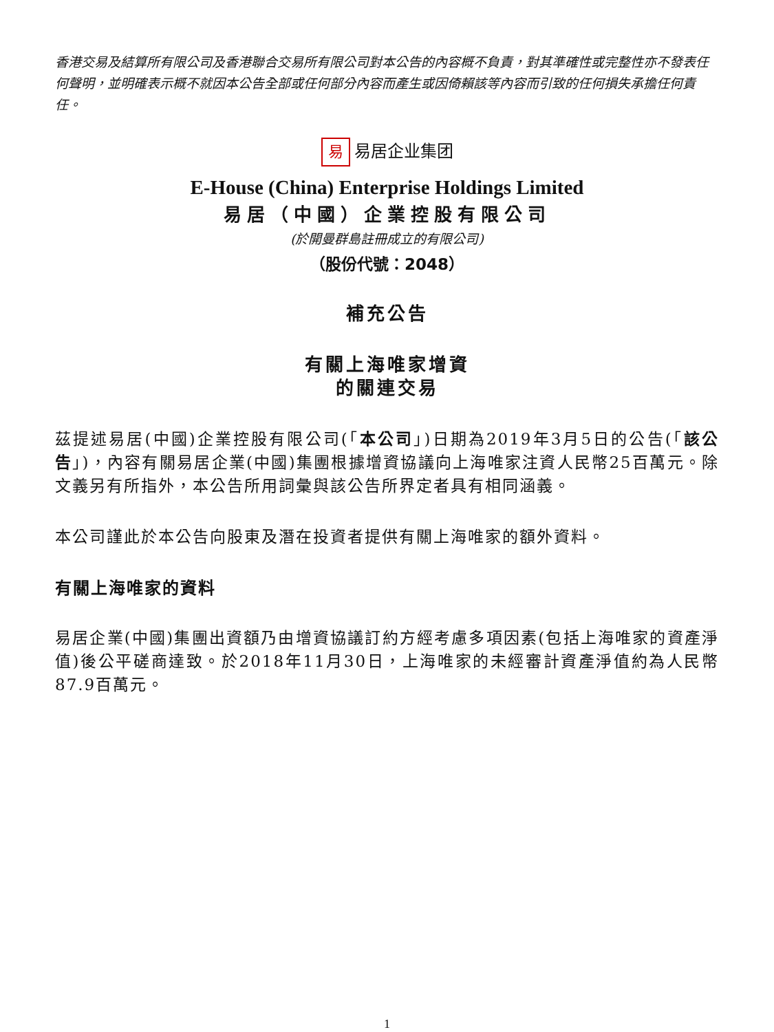香港交易及結算所有限公司及香港聯合交易所有限公司對本公告的內容概不負責，對其準確性或完整性亦不發表任何聲明，並明確表示概不就因本公告全部或任何部分內容而產生或因倚賴該等內容而引致的任何損失承擔任何責任。
易易居企业集团
E-House (China) Enterprise Holdings Limited
易居（中國）企業控股有限公司
(於開曼群島註冊成立的有限公司)
（股份代號：2048）
補充公告
有關上海唯家增資
的關連交易
茲提述易居(中國)企業控股有限公司(「本公司」)日期為2019年3月5日的公告(「該公告」)，內容有關易居企業(中國)集團根據增資協議向上海唯家注資人民幣25百萬元。除文義另有所指外，本公告所用詞彙與該公告所界定者具有相同涵義。
本公司謹此於本公告向股東及潛在投資者提供有關上海唯家的額外資料。
有關上海唯家的資料
易居企業(中國)集團出資額乃由增資協議訂約方經考慮多項因素(包括上海唯家的資產淨值)後公平磋商達致。於2018年11月30日，上海唯家的未經審計資產淨值約為人民幣87.9百萬元。
1